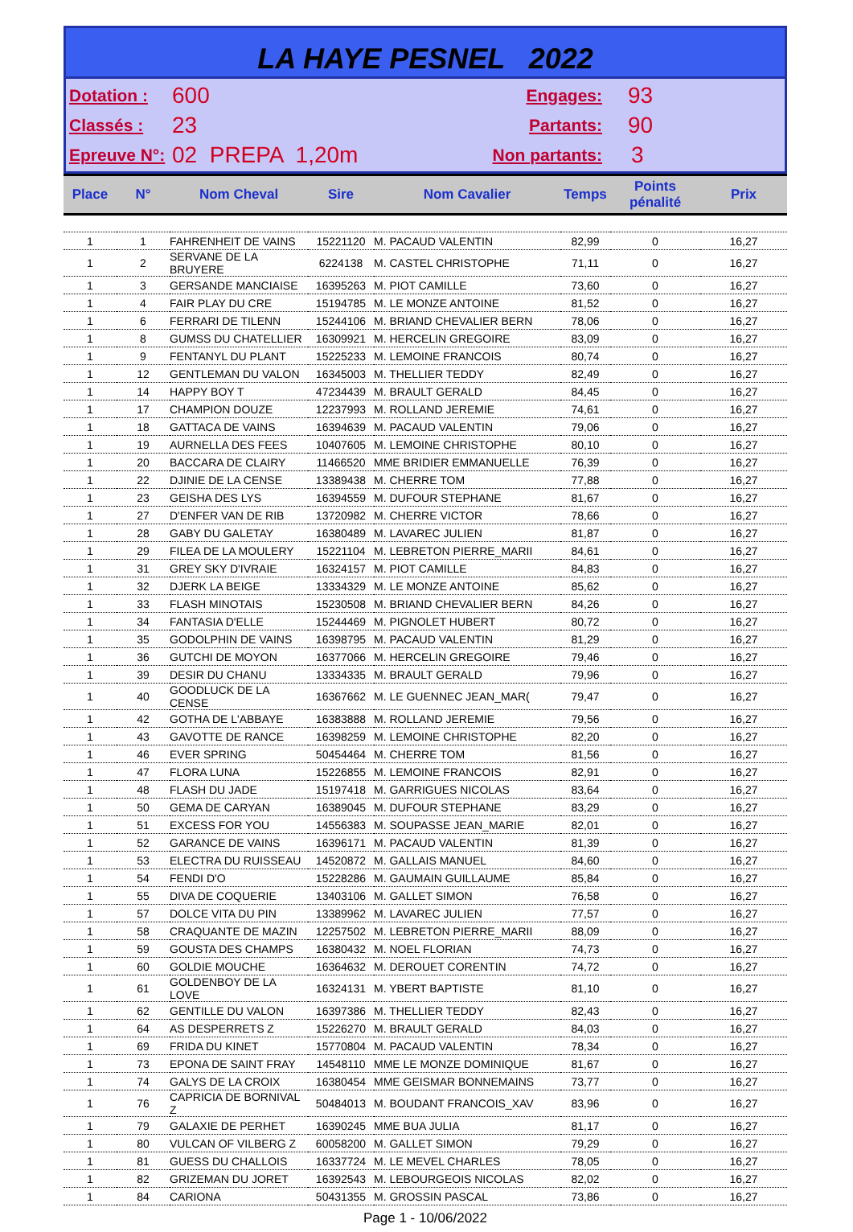LA HAYE PESNEL 2022
Dotation : 600 Engages: 93
Classés : 23 Partants: 90
Epreuve N°: 02 PREPA 1,20m Non partants: 3
| Place | N° | Nom Cheval | Sire | Nom Cavalier | Temps | Points pénalité | Prix |
| --- | --- | --- | --- | --- | --- | --- | --- |
| 1 | 1 | FAHRENHEIT DE VAINS | 15221120 | M. PACAUD VALENTIN | 82,99 | 0 | 16,27 |
| 1 | 2 | SERVANE DE LA BRUYERE | 6224138 | M. CASTEL CHRISTOPHE | 71,11 | 0 | 16,27 |
| 1 | 3 | GERSANDE MANCIAISE | 16395263 | M. PIOT CAMILLE | 73,60 | 0 | 16,27 |
| 1 | 4 | FAIR PLAY DU CRE | 15194785 | M. LE MONZE ANTOINE | 81,52 | 0 | 16,27 |
| 1 | 6 | FERRARI DE TILENN | 15244106 | M. BRIAND CHEVALIER BERN | 78,06 | 0 | 16,27 |
| 1 | 8 | GUMSS DU CHATELLIER | 16309921 | M. HERCELIN GREGOIRE | 83,09 | 0 | 16,27 |
| 1 | 9 | FENTANYL DU PLANT | 15225233 | M. LEMOINE FRANCOIS | 80,74 | 0 | 16,27 |
| 1 | 12 | GENTLEMAN DU VALON | 16345003 | M. THELLIER TEDDY | 82,49 | 0 | 16,27 |
| 1 | 14 | HAPPY BOY T | 47234439 | M. BRAULT GERALD | 84,45 | 0 | 16,27 |
| 1 | 17 | CHAMPION DOUZE | 12237993 | M. ROLLAND JEREMIE | 74,61 | 0 | 16,27 |
| 1 | 18 | GATTACA DE VAINS | 16394639 | M. PACAUD VALENTIN | 79,06 | 0 | 16,27 |
| 1 | 19 | AURNELLA DES FEES | 10407605 | M. LEMOINE CHRISTOPHE | 80,10 | 0 | 16,27 |
| 1 | 20 | BACCARA DE CLAIRY | 11466520 | MME BRIDIER EMMANUELLE | 76,39 | 0 | 16,27 |
| 1 | 22 | DJINIE DE LA CENSE | 13389438 | M. CHERRE TOM | 77,88 | 0 | 16,27 |
| 1 | 23 | GEISHA DES LYS | 16394559 | M. DUFOUR STEPHANE | 81,67 | 0 | 16,27 |
| 1 | 27 | D'ENFER VAN DE RIB | 13720982 | M. CHERRE VICTOR | 78,66 | 0 | 16,27 |
| 1 | 28 | GABY DU GALETAY | 16380489 | M. LAVAREC JULIEN | 81,87 | 0 | 16,27 |
| 1 | 29 | FILEA DE LA MOULERY | 15221104 | M. LEBRETON PIERRE_MARII | 84,61 | 0 | 16,27 |
| 1 | 31 | GREY SKY D'IVRAIE | 16324157 | M. PIOT CAMILLE | 84,83 | 0 | 16,27 |
| 1 | 32 | DJERK LA BEIGE | 13334329 | M. LE MONZE ANTOINE | 85,62 | 0 | 16,27 |
| 1 | 33 | FLASH MINOTAIS | 15230508 | M. BRIAND CHEVALIER BERN | 84,26 | 0 | 16,27 |
| 1 | 34 | FANTASIA D'ELLE | 15244469 | M. PIGNOLET HUBERT | 80,72 | 0 | 16,27 |
| 1 | 35 | GODOLPHIN DE VAINS | 16398795 | M. PACAUD VALENTIN | 81,29 | 0 | 16,27 |
| 1 | 36 | GUTCHI DE MOYON | 16377066 | M. HERCELIN GREGOIRE | 79,46 | 0 | 16,27 |
| 1 | 39 | DESIR DU CHANU | 13334335 | M. BRAULT GERALD | 79,96 | 0 | 16,27 |
| 1 | 40 | GOODLUCK DE LA CENSE | 16367662 | M. LE GUENNEC JEAN_MAR( | 79,47 | 0 | 16,27 |
| 1 | 42 | GOTHA DE L'ABBAYE | 16383888 | M. ROLLAND JEREMIE | 79,56 | 0 | 16,27 |
| 1 | 43 | GAVOTTE DE RANCE | 16398259 | M. LEMOINE CHRISTOPHE | 82,20 | 0 | 16,27 |
| 1 | 46 | EVER SPRING | 50454464 | M. CHERRE TOM | 81,56 | 0 | 16,27 |
| 1 | 47 | FLORA LUNA | 15226855 | M. LEMOINE FRANCOIS | 82,91 | 0 | 16,27 |
| 1 | 48 | FLASH DU JADE | 15197418 | M. GARRIGUES NICOLAS | 83,64 | 0 | 16,27 |
| 1 | 50 | GEMA DE CARYAN | 16389045 | M. DUFOUR STEPHANE | 83,29 | 0 | 16,27 |
| 1 | 51 | EXCESS FOR YOU | 14556383 | M. SOUPASSE JEAN_MARIE | 82,01 | 0 | 16,27 |
| 1 | 52 | GARANCE DE VAINS | 16396171 | M. PACAUD VALENTIN | 81,39 | 0 | 16,27 |
| 1 | 53 | ELECTRA DU RUISSEAU | 14520872 | M. GALLAIS MANUEL | 84,60 | 0 | 16,27 |
| 1 | 54 | FENDI D'O | 15228286 | M. GAUMAIN GUILLAUME | 85,84 | 0 | 16,27 |
| 1 | 55 | DIVA DE COQUERIE | 13403106 | M. GALLET SIMON | 76,58 | 0 | 16,27 |
| 1 | 57 | DOLCE VITA DU PIN | 13389962 | M. LAVAREC JULIEN | 77,57 | 0 | 16,27 |
| 1 | 58 | CRAQUANTE DE MAZIN | 12257502 | M. LEBRETON PIERRE_MARII | 88,09 | 0 | 16,27 |
| 1 | 59 | GOUSTA DES CHAMPS | 16380432 | M. NOEL FLORIAN | 74,73 | 0 | 16,27 |
| 1 | 60 | GOLDIE MOUCHE | 16364632 | M. DEROUET CORENTIN | 74,72 | 0 | 16,27 |
| 1 | 61 | GOLDENBOY DE LA LOVE | 16324131 | M. YBERT BAPTISTE | 81,10 | 0 | 16,27 |
| 1 | 62 | GENTILLE DU VALON | 16397386 | M. THELLIER TEDDY | 82,43 | 0 | 16,27 |
| 1 | 64 | AS DESPERRETS Z | 15226270 | M. BRAULT GERALD | 84,03 | 0 | 16,27 |
| 1 | 69 | FRIDA DU KINET | 15770804 | M. PACAUD VALENTIN | 78,34 | 0 | 16,27 |
| 1 | 73 | EPONA DE SAINT FRAY | 14548110 | MME LE MONZE DOMINIQUE | 81,67 | 0 | 16,27 |
| 1 | 74 | GALYS DE LA CROIX | 16380454 | MME GEISMAR BONNEMAINS | 73,77 | 0 | 16,27 |
| 1 | 76 | CAPRICIA DE BORNIVAL Z | 50484013 | M. BOUDANT FRANCOIS_XAV | 83,96 | 0 | 16,27 |
| 1 | 79 | GALAXIE DE PERHET | 16390245 | MME BUA JULIA | 81,17 | 0 | 16,27 |
| 1 | 80 | VULCAN OF VILBERG Z | 60058200 | M. GALLET SIMON | 79,29 | 0 | 16,27 |
| 1 | 81 | GUESS DU CHALLOIS | 16337724 | M. LE MEVEL CHARLES | 78,05 | 0 | 16,27 |
| 1 | 82 | GRIZEMAN DU JORET | 16392543 | M. LEBOURGEOIS NICOLAS | 82,02 | 0 | 16,27 |
| 1 | 84 | CARIONA | 50431355 | M. GROSSIN PASCAL | 73,86 | 0 | 16,27 |
Page 1 - 10/06/2022